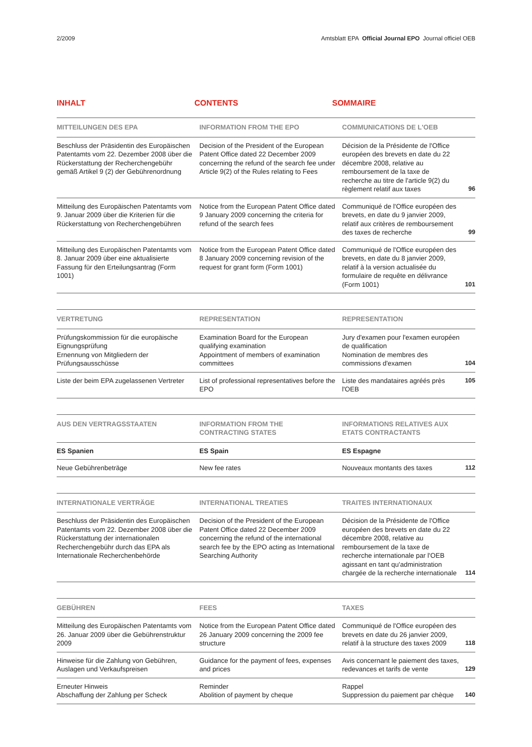2/2009 Amtsblatt EPA Official Journal EPO Journal officiel OEB
INHALT CONTENTS SOMMAIRE
| MITTEILUNGEN DES EPA | INFORMATION FROM THE EPO | COMMUNICATIONS DE L'OEB | |
| --- | --- | --- | --- |
| Beschluss der Präsidentin des Europäischen Patentamts vom 22. Dezember 2008 über die Rückerstattung der Recherchengebühr gemäß Artikel 9 (2) der Gebührenordnung | Decision of the President of the European Patent Office dated 22 December 2009 concerning the refund of the search fee under Article 9(2) of the Rules relating to Fees | Décision de la Présidente de l'Office européen des brevets en date du 22 décembre 2008, relative au remboursement de la taxe de recherche au titre de l'article 9(2) du règlement relatif aux taxes | 96 |
| Mitteilung des Europäischen Patentamts vom 9. Januar 2009 über die Kriterien für die Rückerstattung von Recherchengebühren | Notice from the European Patent Office dated 9 January 2009 concerning the criteria for refund of the search fees | Communiqué de l'Office européen des brevets, en date du 9 janvier 2009, relatif aux critères de remboursement des taxes de recherche | 99 |
| Mitteilung des Europäischen Patentamts vom 8. Januar 2009 über eine aktualisierte Fassung für den Erteilungsantrag (Form 1001) | Notice from the European Patent Office dated 8 January 2009 concerning revision of the request for grant form (Form 1001) | Communiqué de l'Office européen des brevets, en date du 8 janvier 2009, relatif à la version actualisée du formulaire de requête en délivrance (Form 1001) | 101 |
| VERTRETUNG | REPRESENTATION | REPRESENTATION | |
| --- | --- | --- | --- |
| Prüfungskommission für die europäische Eignungsprüfung Ernennung von Mitgliedern der Prüfungsausschüsse | Examination Board for the European qualifying examination Appointment of members of examination committees | Jury d'examen pour l'examen européen de qualification Nomination de membres des commissions d'examen | 104 |
| Liste der beim EPA zugelassenen Vertreter | List of professional representatives before the EPO | Liste des mandataires agréés près l'OEB | 105 |
| AUS DEN VERTRAGSSTAATEN | INFORMATION FROM THE CONTRACTING STATES | INFORMATIONS RELATIVES AUX ETATS CONTRACTANTS | |
| --- | --- | --- | --- |
| ES Spanien | ES Spain | ES Espagne | |
| Neue Gebührenbeträge | New fee rates | Nouveaux montants des taxes | 112 |
| INTERNATIONALE VERTRÄGE | INTERNATIONAL TREATIES | TRAITES INTERNATIONAUX | |
| --- | --- | --- | --- |
| Beschluss der Präsidentin des Europäischen Patentamts vom 22. Dezember 2008 über die Rückerstattung der internationalen Recherchengebühr durch das EPA als Internationale Recherchenbehörde | Decision of the President of the European Patent Office dated 22 December 2009 concerning the refund of the international search fee by the EPO acting as International Searching Authority | Décision de la Présidente de l'Office européen des brevets en date du 22 décembre 2008, relative au remboursement de la taxe de recherche internationale par l'OEB agissant en tant qu'administration chargée de la recherche internationale | 114 |
| GEBÜHREN | FEES | TAXES | |
| --- | --- | --- | --- |
| Mitteilung des Europäischen Patentamts vom 26. Januar 2009 über die Gebührenstruktur 2009 | Notice from the European Patent Office dated 26 January 2009 concerning the 2009 fee structure | Communiqué de l'Office européen des brevets en date du 26 janvier 2009, relatif à la structure des taxes 2009 | 118 |
| Hinweise für die Zahlung von Gebühren, Auslagen und Verkaufspreisen | Guidance for the payment of fees, expenses and prices | Avis concernant le paiement des taxes, redevances et tarifs de vente | 129 |
| Erneuter Hinweis Abschaffung der Zahlung per Scheck | Reminder Abolition of payment by cheque | Rappel Suppression du paiement par chèque | 140 |